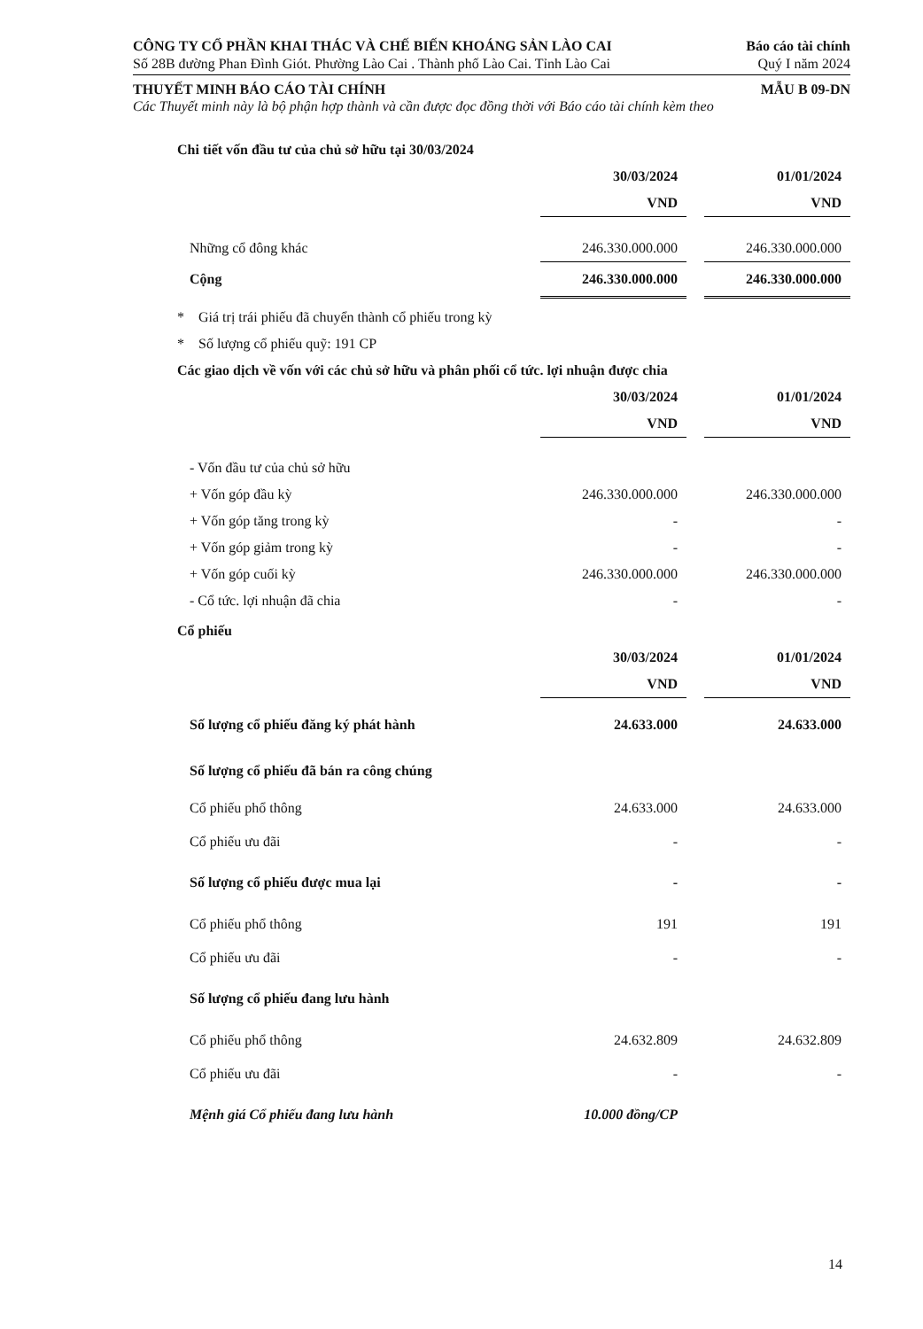CÔNG TY CỔ PHẦN KHAI THÁC VÀ CHẾ BIẾN KHOÁNG SẢN LÀO CAI Báo cáo tài chính
Số 28B đường Phan Đình Giót. Phường Lào Cai . Thành phố Lào Cai. Tỉnh Lào Cai Quý I năm 2024
THUYẾT MINH BÁO CÁO TÀI CHÍNH MẪU B 09-DN
Các Thuyết minh này là bộ phận hợp thành và cần được đọc đồng thời với Báo cáo tài chính kèm theo
Chi tiết vốn đầu tư của chủ sở hữu tại 30/03/2024
| | 30/03/2024 | | 01/01/2024 |
| | VND | | VND |
| Những cổ đông khác | 246.330.000.000 | | 246.330.000.000 |
| Cộng | 246.330.000.000 | | 246.330.000.000 |
* Giá trị trái phiếu đã chuyển thành cổ phiếu trong kỳ
* Số lượng cổ phiếu quỹ: 191 CP
Các giao dịch về vốn với các chủ sở hữu và phân phối cổ tức. lợi nhuận được chia
| | 30/03/2024 | | 01/01/2024 |
| | VND | | VND |
| - Vốn đầu tư của chủ sở hữu | | | |
| + Vốn góp đầu kỳ | 246.330.000.000 | | 246.330.000.000 |
| + Vốn góp tăng trong kỳ | - | | - |
| + Vốn góp giảm trong kỳ | - | | - |
| + Vốn góp cuối kỳ | 246.330.000.000 | | 246.330.000.000 |
| - Cổ tức. lợi nhuận đã chia | - | | - |
Cổ phiếu
| | 30/03/2024 | | 01/01/2024 |
| | VND | | VND |
| Số lượng cổ phiếu đăng ký phát hành | 24.633.000 | | 24.633.000 |
| Số lượng cổ phiếu đã bán ra công chúng | | | |
| Cổ phiếu phổ thông | 24.633.000 | | 24.633.000 |
| Cổ phiếu ưu đãi | - | | - |
| Số lượng cổ phiếu được mua lại | - | | - |
| Cổ phiếu phổ thông | 191 | | 191 |
| Cổ phiếu ưu đãi | - | | - |
| Số lượng cổ phiếu đang lưu hành | | | |
| Cổ phiếu phổ thông | 24.632.809 | | 24.632.809 |
| Cổ phiếu ưu đãi | - | | - |
| Mệnh giá Cổ phiếu đang lưu hành | 10.000 đồng/CP | | |
14